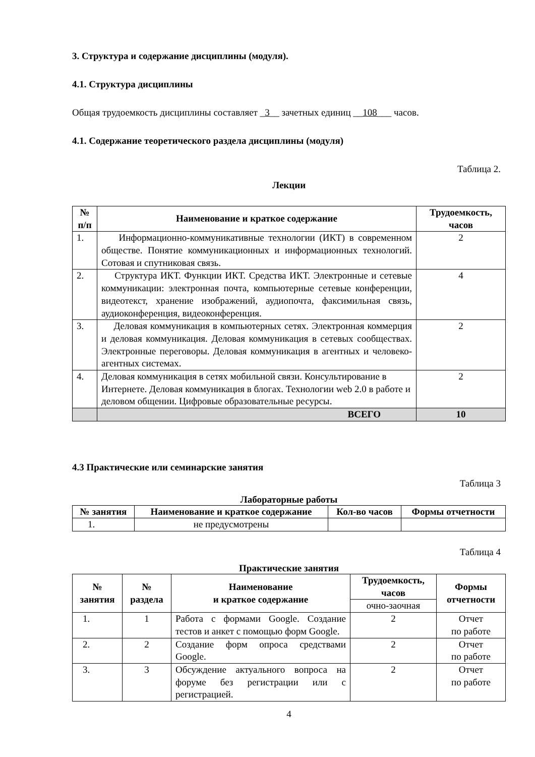3. Структура и содержание дисциплины (модуля).
4.1. Структура дисциплины
Общая трудоемкость дисциплины составляет _3__ зачетных единиц __108___ часов.
4.1. Содержание теоретического раздела дисциплины (модуля)
Таблица 2.
Лекции
| № п/п | Наименование и краткое содержание | Трудоемкость, часов |
| --- | --- | --- |
| 1. | Информационно-коммуникативные технологии (ИКТ) в современном обществе. Понятие коммуникационных и информационных технологий. Сотовая и спутниковая связь. | 2 |
| 2. | Структура ИКТ. Функции ИКТ. Средства ИКТ. Электронные и сетевые коммуникации: электронная почта, компьютерные сетевые конференции, видеотекст, хранение изображений, аудиопочта, факсимильная связь, аудиоконференция, видеоконференция. | 4 |
| 3. | Деловая коммуникация в компьютерных сетях. Электронная коммерция и деловая коммуникация. Деловая коммуникация в сетевых сообществах. Электронные переговоры. Деловая коммуникация в агентных и человеко-агентных системах. | 2 |
| 4. | Деловая коммуникация в сетях мобильной связи. Консультирование в Интернете. Деловая коммуникация в блогах. Технологии web 2.0 в работе и деловом общении. Цифровые образовательные ресурсы. | 2 |
| | ВСЕГО | 10 |
4.3 Практические или семинарские занятия
Таблица 3
Лабораторные работы
| № занятия | Наименование и краткое содержание | Кол-во часов | Формы отчетности |
| --- | --- | --- | --- |
| 1. | не предусмотрены | | |
Таблица 4
Практические занятия
| № занятия | № раздела | Наименование и краткое содержание | Трудоемкость, часов | Формы отчетности |
| --- | --- | --- | --- | --- |
| | | | очно-заочная | |
| 1. | 1 | Работа с формами Google. Создание тестов и анкет с помощью форм Google. | 2 | Отчет по работе |
| 2. | 2 | Создание форм опроса средствами Google. | 2 | Отчет по работе |
| 3. | 3 | Обсуждение актуального вопроса на форуме без регистрации или с регистрацией. | 2 | Отчет по работе |
4